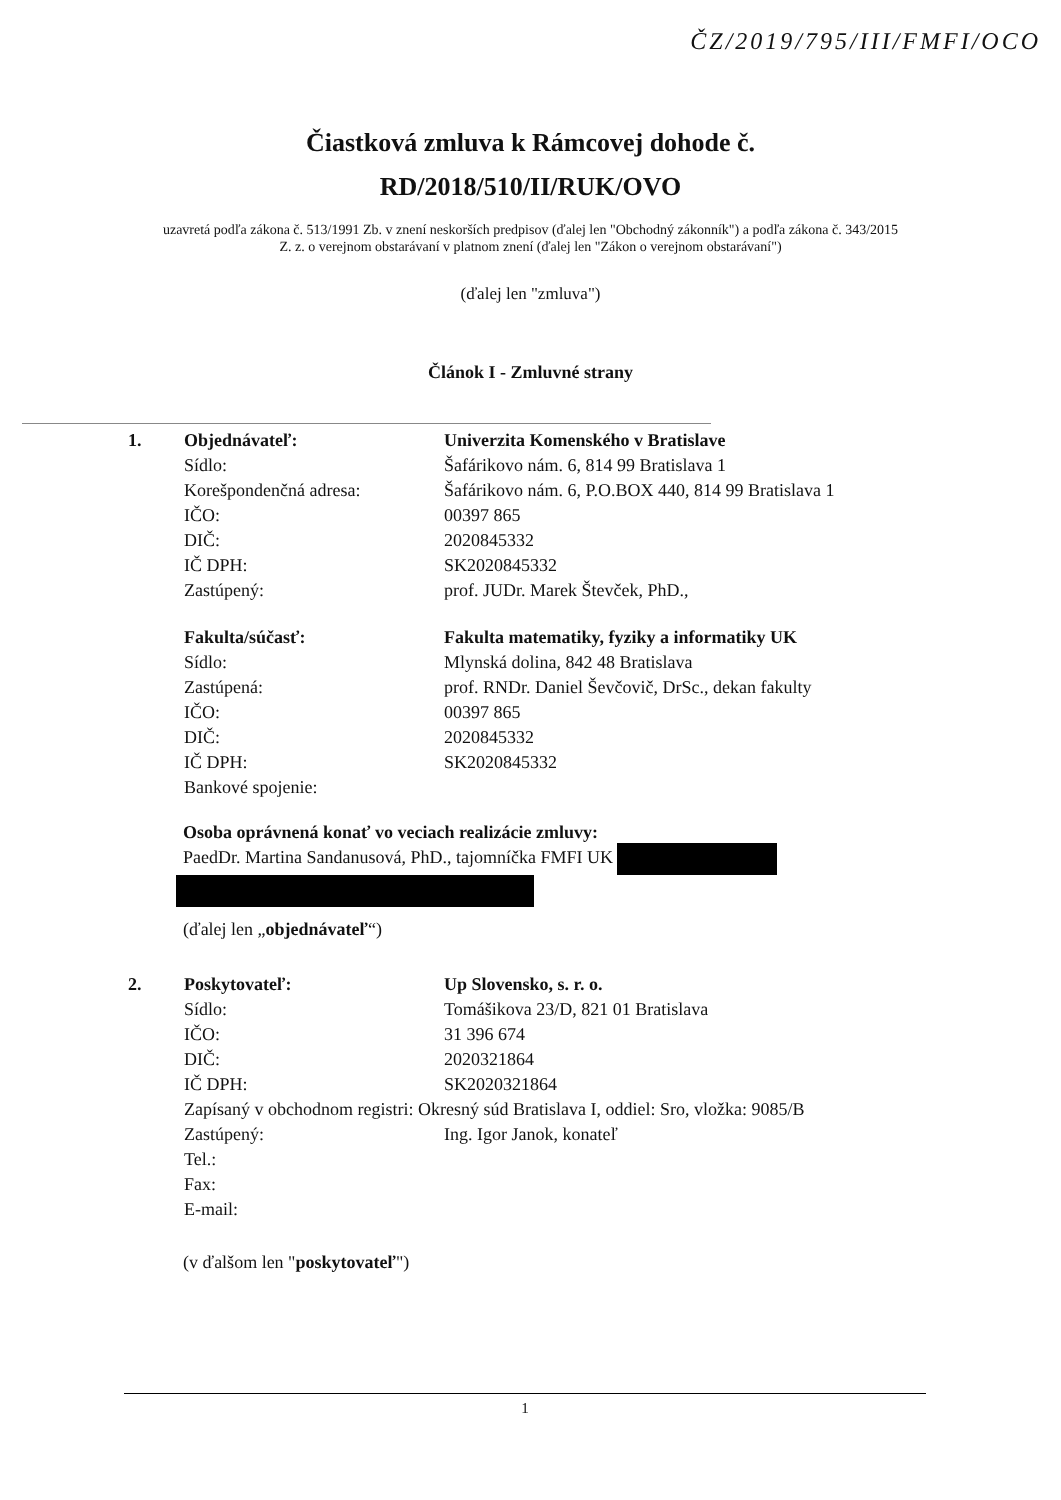ČZ/2019/795/III/FMFI/OCO
Čiastková zmluva k Rámcovej dohode č.
RD/2018/510/II/RUK/OVO
uzavretá podľa zákona č. 513/1991 Zb. v znení neskorších predpisov (ďalej len "Obchodný zákonník") a podľa zákona č. 343/2015 Z. z. o verejnom obstarávaní v platnom znení (ďalej len "Zákon o verejnom obstarávaní")
(ďalej len "zmluva")
Článok I - Zmluvné strany
| 1. | Objednávateľ: | Univerzita Komenského v Bratislave |
| | Sídlo: | Šafárikovo nám. 6, 814 99 Bratislava 1 |
| | Korešpondenčná adresa: | Šafárikovo nám. 6, P.O.BOX 440, 814 99 Bratislava 1 |
| | IČO: | 00397 865 |
| | DIČ: | 2020845332 |
| | IČ DPH: | SK2020845332 |
| | Zastúpený: | prof. JUDr. Marek Števček, PhD., |
| | Fakulta/súčasť: | Fakulta matematiky, fyziky a informatiky UK |
| | Sídlo: | Mlynská dolina, 842 48 Bratislava |
| | Zastúpená: | prof. RNDr. Daniel Ševčovič, DrSc., dekan fakulty |
| | IČO: | 00397 865 |
| | DIČ: | 2020845332 |
| | IČ DPH: | SK2020845332 |
| | Bankové spojenie: | |
Osoba oprávnená konať vo veciach realizácie zmluvy:
PaedDr. Martina Sandanusová, PhD., tajomníčka FMFI UK
(ďalej len „objednávateľ“)
| 2. | Poskytovateľ: | Up Slovensko, s. r. o. |
| | Sídlo: | Tomášikova 23/D, 821 01 Bratislava |
| | IČO: | 31 396 674 |
| | DIČ: | 2020321864 |
| | IČ DPH: | SK2020321864 |
| | Zapísaný v obchodnom registri: Okresný súd Bratislava I, oddiel: Sro, vložka: 9085/B | |
| | Zastúpený: | Ing. Igor Janok, konateľ |
| | Tel.: | |
| | Fax: | |
| | E-mail: | |
(v ďalšom len "poskytovateľ")
1